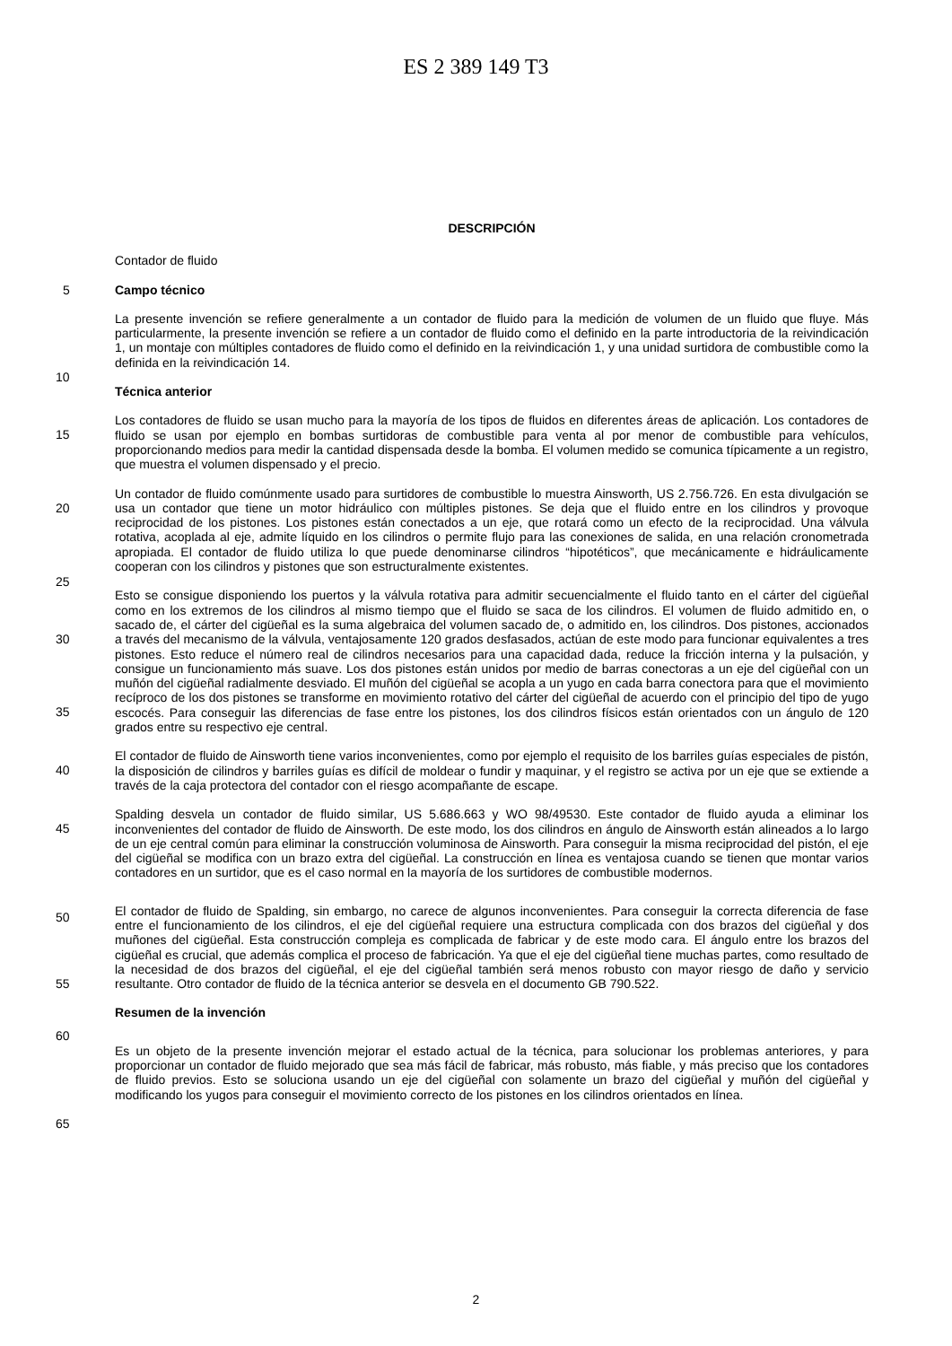ES 2 389 149 T3
DESCRIPCIÓN
Contador de fluido
5
Campo técnico
10
La presente invención se refiere generalmente a un contador de fluido para la medición de volumen de un fluido que fluye. Más particularmente, la presente invención se refiere a un contador de fluido como el definido en la parte introductoria de la reivindicación 1, un montaje con múltiples contadores de fluido como el definido en la reivindicación 1, y una unidad surtidora de combustible como la definida en la reivindicación 14.
Técnica anterior
15
Los contadores de fluido se usan mucho para la mayoría de los tipos de fluidos en diferentes áreas de aplicación. Los contadores de fluido se usan por ejemplo en bombas surtidoras de combustible para venta al por menor de combustible para vehículos, proporcionando medios para medir la cantidad dispensada desde la bomba. El volumen medido se comunica típicamente a un registro, que muestra el volumen dispensado y el precio.
20
25
Un contador de fluido comúnmente usado para surtidores de combustible lo muestra Ainsworth, US 2.756.726. En esta divulgación se usa un contador que tiene un motor hidráulico con múltiples pistones. Se deja que el fluido entre en los cilindros y provoque reciprocidad de los pistones. Los pistones están conectados a un eje, que rotará como un efecto de la reciprocidad. Una válvula rotativa, acoplada al eje, admite líquido en los cilindros o permite flujo para las conexiones de salida, en una relación cronometrada apropiada. El contador de fluido utiliza lo que puede denominarse cilindros “hipotéticos”, que mecánicamente e hidráulicamente cooperan con los cilindros y pistones que son estructuralmente existentes.
30
35
Esto se consigue disponiendo los puertos y la válvula rotativa para admitir secuencialmente el fluido tanto en el cárter del cigüeñal como en los extremos de los cilindros al mismo tiempo que el fluido se saca de los cilindros. El volumen de fluido admitido en, o sacado de, el cárter del cigüeñal es la suma algebraica del volumen sacado de, o admitido en, los cilindros. Dos pistones, accionados a través del mecanismo de la válvula, ventajosamente 120 grados desfasados, actúan de este modo para funcionar equivalentes a tres pistones. Esto reduce el número real de cilindros necesarios para una capacidad dada, reduce la fricción interna y la pulsación, y consigue un funcionamiento más suave. Los dos pistones están unidos por medio de barras conectoras a un eje del cigüeñal con un muñón del cigüeñal radialmente desviado. El muñón del cigüeñal se acopla a un yugo en cada barra conectora para que el movimiento recíproco de los dos pistones se transforme en movimiento rotativo del cárter del cigüeñal de acuerdo con el principio del tipo de yugo escocés. Para conseguir las diferencias de fase entre los pistones, los dos cilindros físicos están orientados con un ángulo de 120 grados entre su respectivo eje central.
40
El contador de fluido de Ainsworth tiene varios inconvenientes, como por ejemplo el requisito de los barriles guías especiales de pistón, la disposición de cilindros y barriles guías es difícil de moldear o fundir y maquinar, y el registro se activa por un eje que se extiende a través de la caja protectora del contador con el riesgo acompañante de escape.
45
50
Spalding desvela un contador de fluido similar, US 5.686.663 y WO 98/49530. Este contador de fluido ayuda a eliminar los inconvenientes del contador de fluido de Ainsworth. De este modo, los dos cilindros en ángulo de Ainsworth están alineados a lo largo de un eje central común para eliminar la construcción voluminosa de Ainsworth. Para conseguir la misma reciprocidad del pistón, el eje del cigüeñal se modifica con un brazo extra del cigüeñal. La construcción en línea es ventajosa cuando se tienen que montar varios contadores en un surtidor, que es el caso normal en la mayoría de los surtidores de combustible modernos.
55
El contador de fluido de Spalding, sin embargo, no carece de algunos inconvenientes. Para conseguir la correcta diferencia de fase entre el funcionamiento de los cilindros, el eje del cigüeñal requiere una estructura complicada con dos brazos del cigüeñal y dos muñones del cigüeñal. Esta construcción compleja es complicada de fabricar y de este modo cara. El ángulo entre los brazos del cigüeñal es crucial, que además complica el proceso de fabricación. Ya que el eje del cigüeñal tiene muchas partes, como resultado de la necesidad de dos brazos del cigüeñal, el eje del cigüeñal también será menos robusto con mayor riesgo de daño y servicio resultante. Otro contador de fluido de la técnica anterior se desvela en el documento GB 790.522.
60
Resumen de la invención
65
Es un objeto de la presente invención mejorar el estado actual de la técnica, para solucionar los problemas anteriores, y para proporcionar un contador de fluido mejorado que sea más fácil de fabricar, más robusto, más fiable, y más preciso que los contadores de fluido previos. Esto se soluciona usando un eje del cigüeñal con solamente un brazo del cigüeñal y muñón del cigüeñal y modificando los yugos para conseguir el movimiento correcto de los pistones en los cilindros orientados en línea.
2